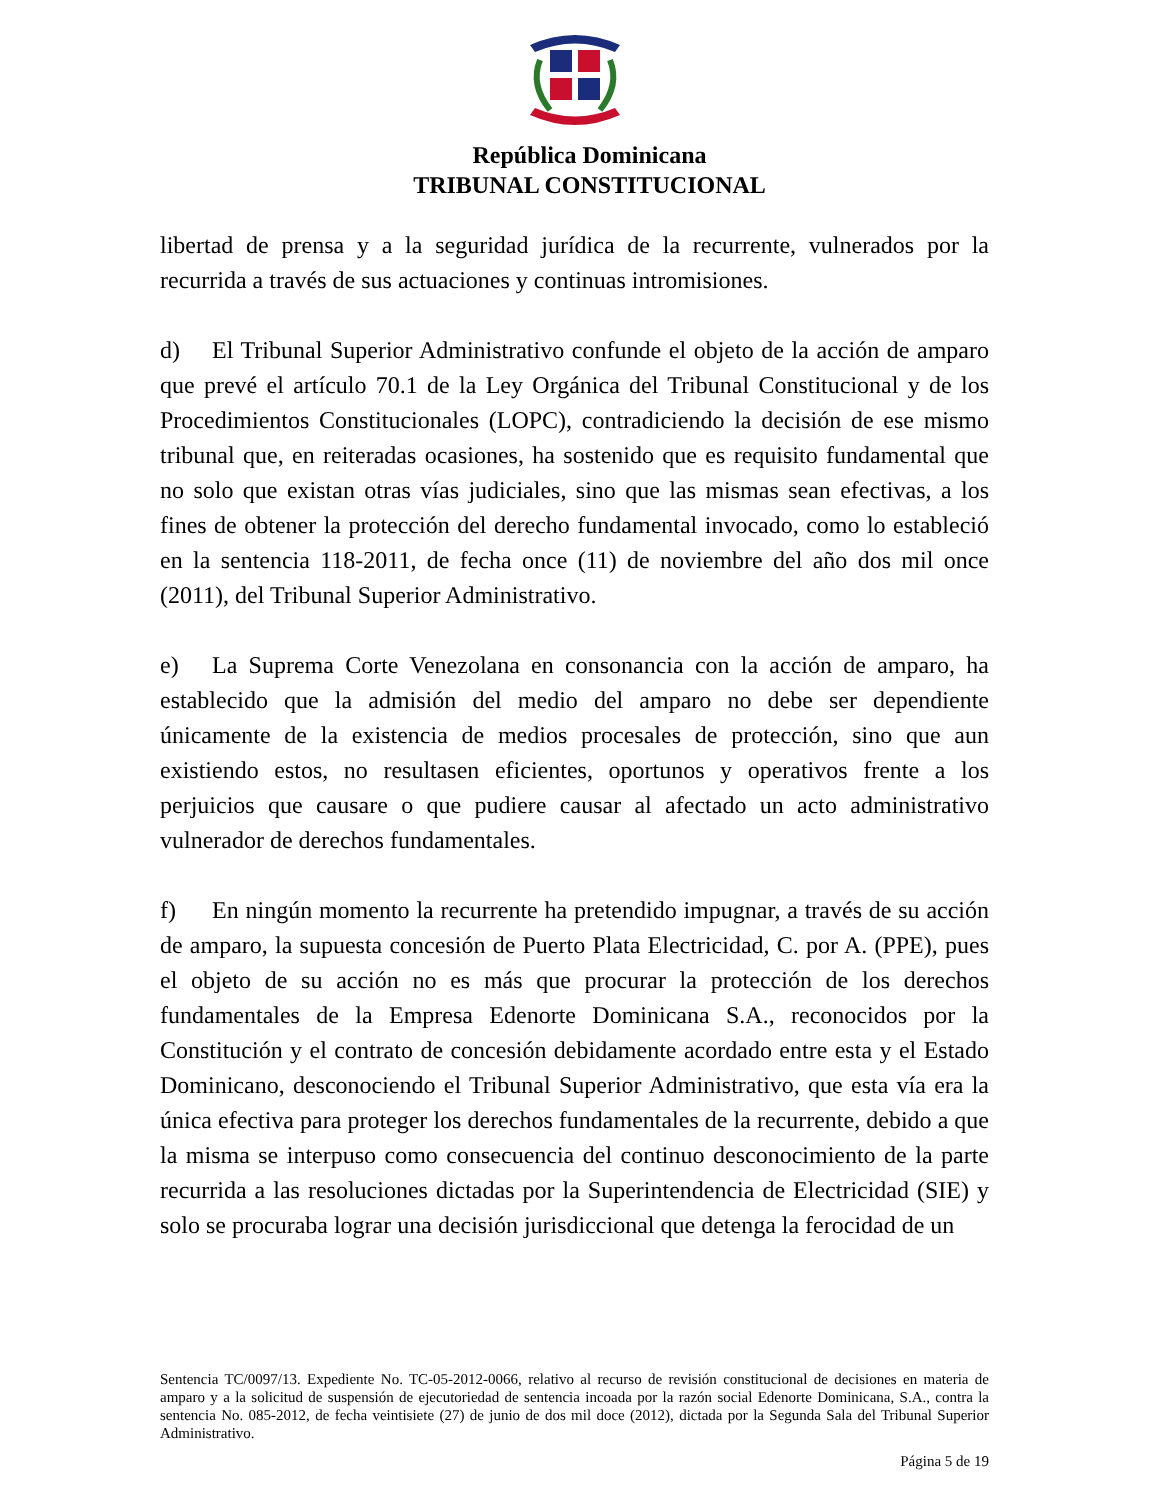República Dominicana
TRIBUNAL CONSTITUCIONAL
libertad de prensa y a la seguridad jurídica de la recurrente, vulnerados por la recurrida a través de sus actuaciones y continuas intromisiones.
d) El Tribunal Superior Administrativo confunde el objeto de la acción de amparo que prevé el artículo 70.1 de la Ley Orgánica del Tribunal Constitucional y de los Procedimientos Constitucionales (LOPC), contradiciendo la decisión de ese mismo tribunal que, en reiteradas ocasiones, ha sostenido que es requisito fundamental que no solo que existan otras vías judiciales, sino que las mismas sean efectivas, a los fines de obtener la protección del derecho fundamental invocado, como lo estableció en la sentencia 118-2011, de fecha once (11) de noviembre del año dos mil once (2011), del Tribunal Superior Administrativo.
e) La Suprema Corte Venezolana en consonancia con la acción de amparo, ha establecido que la admisión del medio del amparo no debe ser dependiente únicamente de la existencia de medios procesales de protección, sino que aun existiendo estos, no resultasen eficientes, oportunos y operativos frente a los perjuicios que causare o que pudiere causar al afectado un acto administrativo vulnerador de derechos fundamentales.
f) En ningún momento la recurrente ha pretendido impugnar, a través de su acción de amparo, la supuesta concesión de Puerto Plata Electricidad, C. por A. (PPE), pues el objeto de su acción no es más que procurar la protección de los derechos fundamentales de la Empresa Edenorte Dominicana S.A., reconocidos por la Constitución y el contrato de concesión debidamente acordado entre esta y el Estado Dominicano, desconociendo el Tribunal Superior Administrativo, que esta vía era la única efectiva para proteger los derechos fundamentales de la recurrente, debido a que la misma se interpuso como consecuencia del continuo desconocimiento de la parte recurrida a las resoluciones dictadas por la Superintendencia de Electricidad (SIE) y solo se procuraba lograr una decisión jurisdiccional que detenga la ferocidad de un
Sentencia TC/0097/13. Expediente No. TC-05-2012-0066, relativo al recurso de revisión constitucional de decisiones en materia de amparo y a la solicitud de suspensión de ejecutoriedad de sentencia incoada por la razón social Edenorte Dominicana, S.A., contra la sentencia No. 085-2012, de fecha veintisiete (27) de junio de dos mil doce (2012), dictada por la Segunda Sala del Tribunal Superior Administrativo.
Página 5 de 19